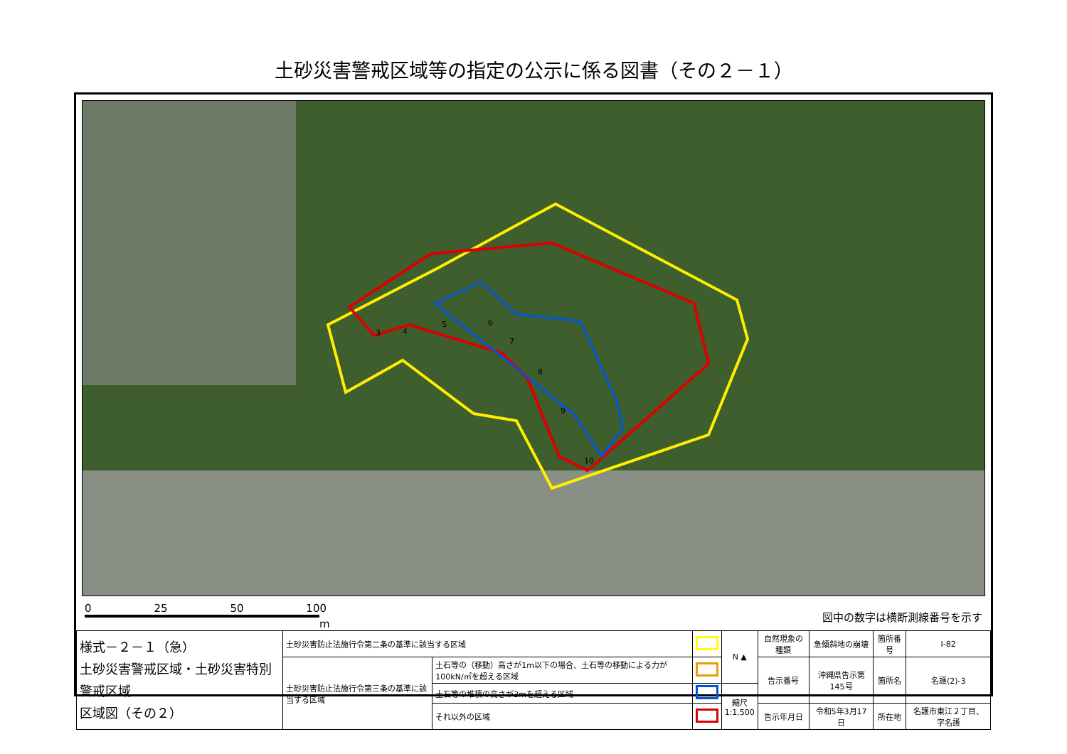土砂災害警戒区域等の指定の公示に係る図書（その２－１）
3
4
5
6
7
8
9
10
0 25 50 100
m
図中の数字は横断測線番号を示す
| 様式－２－１（急） 土砂災害警戒区域・土砂災害特別警戒区域 区域図（その２） | 土砂災害防止法施行令第二条の基準に該当する区域 | | | N ▲ | 自然現象の種類 | 急傾斜地の崩壊 | 箇所番号 | Ⅰ-82 |
| | 土砂災害防止法施行令第三条の基準に該当する区域 | 土石等の（移動）高さが1m以下の場合、土石等の移動による力が100kN/㎡を超える区域 | | | 告示番号 | 沖縄県告示第145号 | 箇所名 | 名護(2)-3 |
| | | 土石等の堆積の高さが3mを超える区域 | | 縮尺 1:1,500 | | | | |
| | | それ以外の区域 | | | 告示年月日 | 令和5年3月17日 | 所在地 | 名護市東江２丁目、字名護 |